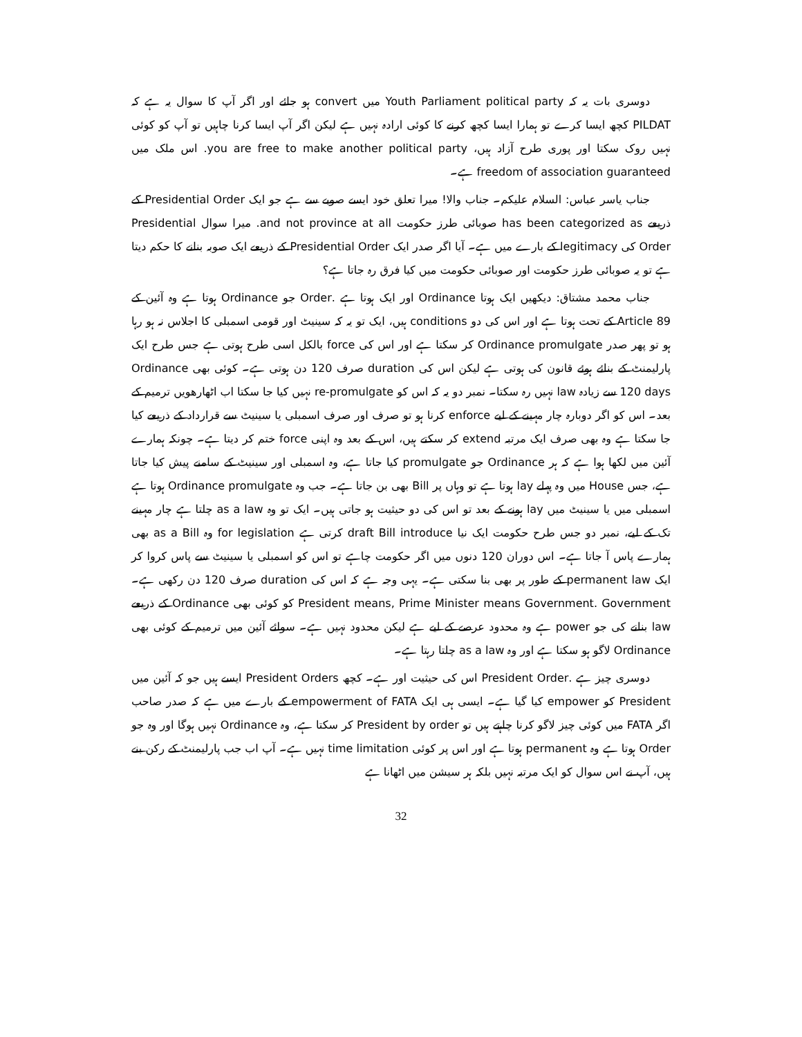دوسری بات یہ کہ Youth Parliament political party میں convert ہو جائے اور اگر آپ کا سوال یہ ہے کہ PILDAT کچھ ایسا کرے تو ہمارا ایسا کچھ کرنے کا کوئی ارادہ نہیں ہے لیکن اگر آپ ایسا کرنا چاہیں تو آپ کو کوئی نہیں روک سکتا اور پوری طرح آزاد ہیں، you are free to make another political party. اس ملک میں freedom of association guaranteed ہے۔
جناب یاسر عباس: السلام علیکم۔ جناب والا! میرا تعلق خود ایسے صوبے سے ہے جو ایک Presidential Order کے ذریعے has been categorized as صوبائی طرز حکومت and not province at all. میرا سوال Presidential Order کی legitimacy کے بارے میں ہے۔ آیا اگر صدر ایک Presidential Order کے ذریعے ایک صوبہ بنانے کا حکم دیتا ہے تو یہ صوبائی طرز حکومت اور صوبائی حکومت میں کیا فرق رہ جاتا ہے؟
جناب محمد مشتاق: دیکھیں ایک ہوتا Ordinance اور ایک ہوتا ہے .Order جو Ordinance ہوتا ہے وہ آئین کے Article 89 کے تحت ہوتا ہے اور اس کی دو conditions ہیں، ایک تو یہ کہ سینیٹ اور قومی اسمبلی کا اجلاس نہ ہو رہا ہو تو پھر صدر Ordinance promulgate کر سکتا ہے اور اس کی force بالکل اسی طرح ہوتی ہے جس طرح ایک پارلیمنٹ کے بنائے ہوئے قانون کی ہوتی ہے لیکن اس کی duration صرف 120 دن ہوتی ہے۔ کوئی بھی Ordinance 120 days سے زیادہ law نہیں رہ سکتا۔ نمبر دو یہ کہ اس کو re-promulgate نہیں کیا جا سکتا اب اٹھارھویں ترمیم کے بعد۔ اس کو اگر دوبارہ چار مہینے کے لیے enforce کرنا ہو تو صرف اور صرف اسمبلی یا سینیٹ سے قرارداد کے ذریعے کیا جا سکتا ہے وہ بھی صرف ایک مرتبہ extend کر سکتے ہیں، اس کے بعد وہ اپنی force ختم کر دیتا ہے۔ چونکہ ہمارے آئین میں لکھا ہوا ہے کہ ہر Ordinance جو promulgate کیا جاتا ہے، وہ اسمبلی اور سینیٹ کے سامنے پیش کیا جاتا ہے، جس House میں وہ پہلے lay ہوتا ہے تو وہاں پر Bill بھی بن جاتا ہے۔ جب وہ Ordinance promulgate ہوتا ہے اسمبلی میں یا سینیٹ میں lay ہونے کے بعد تو اس کی دو حیثیت ہو جاتی ہیں۔ ایک تو وہ as a law چلتا ہے چار مہینے تک کے لیے، نمبر دو جس طرح حکومت ایک نیا draft Bill introduce کرتی ہے for legislation وہ as a Bill بھی ہمارے پاس آ جاتا ہے۔ اس دوران 120 دنوں میں اگر حکومت چاہے تو اس کو اسمبلی یا سینیٹ سے پاس کروا کر ایک permanent law کے طور پر بھی بنا سکتی ہے۔ یہی وجہ ہے کہ اس کی duration صرف 120 دن رکھی ہے۔ President means, Prime Minister means Government. Government کو کوئی بھی Ordinance کے ذریعے law بنانے کی جو power ہے وہ محدود عرصے کے لیے ہے لیکن محدود نہیں ہے۔ سوائے آئین میں ترمیم کے کوئی بھی Ordinance لاگو ہو سکتا ہے اور وہ as a law چلتا رہتا ہے۔
دوسری چیز ہے .President Order اس کی حیثیت اور ہے۔ کچھ President Orders ایسے ہیں جو کہ آئین میں President کو empower کیا گیا ہے۔ ایسی ہی ایک empowerment of FATA کے بارے میں ہے کہ صدر صاحب اگر FATA میں کوئی چیز لاگو کرنا چاہتے ہیں تو President by order کر سکتا ہے، وہ Ordinance نہیں ہوگا اور وہ جو Order ہوتا ہے وہ permanent ہوتا ہے اور اس پر کوئی time limitation نہیں ہے۔ آپ اب جب پارلیمنٹ کے رکن بنے ہیں، آپ نے اس سوال کو ایک مرتبہ نہیں بلکہ ہر سیشن میں اٹھانا ہے
32